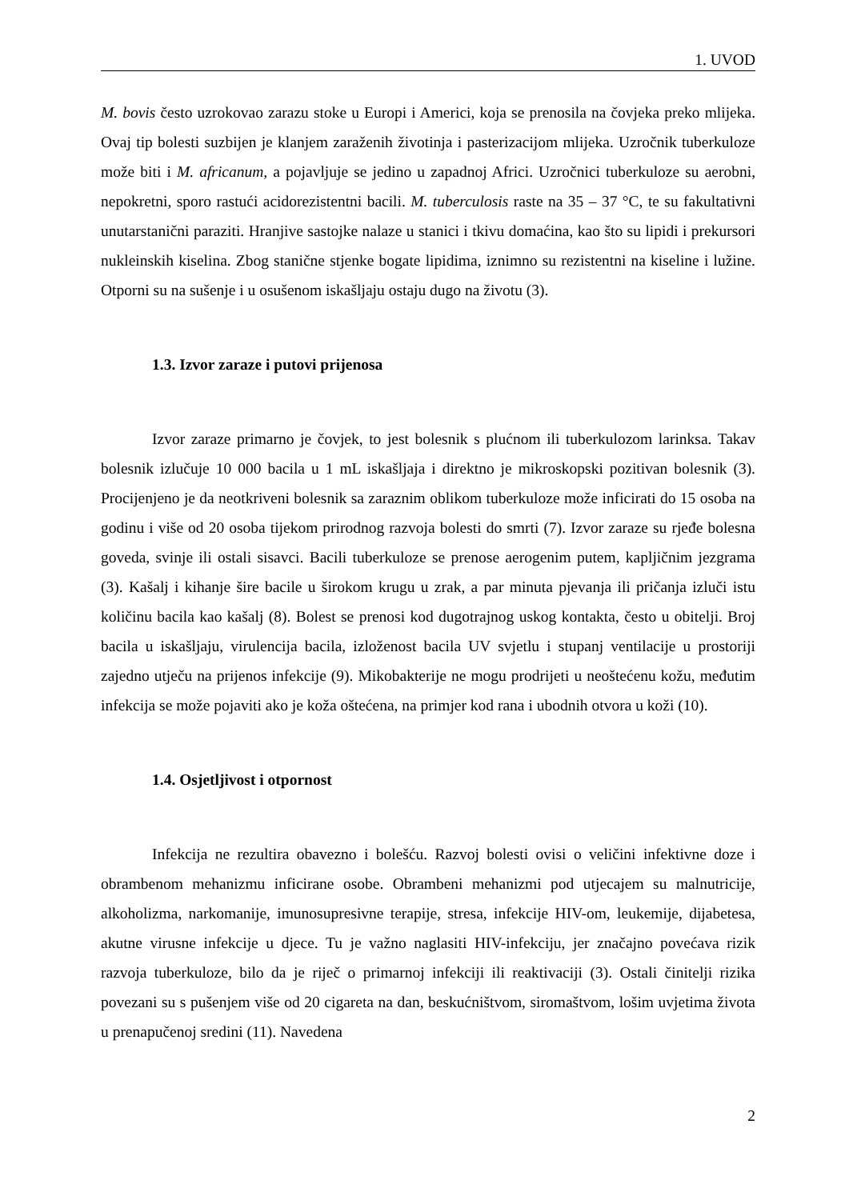1. UVOD
M. bovis često uzrokovao zarazu stoke u Europi i Americi, koja se prenosila na čovjeka preko mlijeka. Ovaj tip bolesti suzbijen je klanjem zaraženih životinja i pasterizacijom mlijeka. Uzročnik tuberkuloze može biti i M. africanum, a pojavljuje se jedino u zapadnoj Africi. Uzročnici tuberkuloze su aerobni, nepokretni, sporo rastući acidorezistentni bacili. M. tuberculosis raste na 35 – 37 °C, te su fakultativni unutarstanični paraziti. Hranjive sastojke nalaze u stanici i tkivu domaćina, kao što su lipidi i prekursori nukleinskih kiselina. Zbog stanične stjenke bogate lipidima, iznimno su rezistentni na kiseline i lužine. Otporni su na sušenje i u osušenom iskašljaju ostaju dugo na životu (3).
1.3. Izvor zaraze i putovi prijenosa
Izvor zaraze primarno je čovjek, to jest bolesnik s plućnom ili tuberkulozom larinksa. Takav bolesnik izlučuje 10 000 bacila u 1 mL iskašljaja i direktno je mikroskopski pozitivan bolesnik (3). Procijenjeno je da neotkriveni bolesnik sa zaraznim oblikom tuberkuloze može inficirati do 15 osoba na godinu i više od 20 osoba tijekom prirodnog razvoja bolesti do smrti (7). Izvor zaraze su rjeđe bolesna goveda, svinje ili ostali sisavci. Bacili tuberkuloze se prenose aerogenim putem, kapljičnim jezgrama (3). Kašalj i kihanje šire bacile u širokom krugu u zrak, a par minuta pjevanja ili pričanja izluči istu količinu bacila kao kašalj (8). Bolest se prenosi kod dugotrajnog uskog kontakta, često u obitelji. Broj bacila u iskašljaju, virulencija bacila, izloženost bacila UV svjetlu i stupanj ventilacije u prostoriji zajedno utječu na prijenos infekcije (9). Mikobakterije ne mogu prodrijeti u neoštećenu kožu, međutim infekcija se može pojaviti ako je koža oštećena, na primjer kod rana i ubodnih otvora u koži (10).
1.4. Osjetljivost i otpornost
Infekcija ne rezultira obavezno i bolešću. Razvoj bolesti ovisi o veličini infektivne doze i obrambenom mehanizmu inficirane osobe. Obrambeni mehanizmi pod utjecajem su malnutricije, alkoholizma, narkomanije, imunosupresivne terapije, stresa, infekcije HIV-om, leukemije, dijabetesa, akutne virusne infekcije u djece. Tu je važno naglasiti HIV-infekciju, jer značajno povećava rizik razvoja tuberkuloze, bilo da je riječ o primarnoj infekciji ili reaktivaciji (3). Ostali činitelji rizika povezani su s pušenjem više od 20 cigareta na dan, beskućništvom, siromaštvom, lošim uvjetima života u prenapučenoj sredini (11). Navedena
2